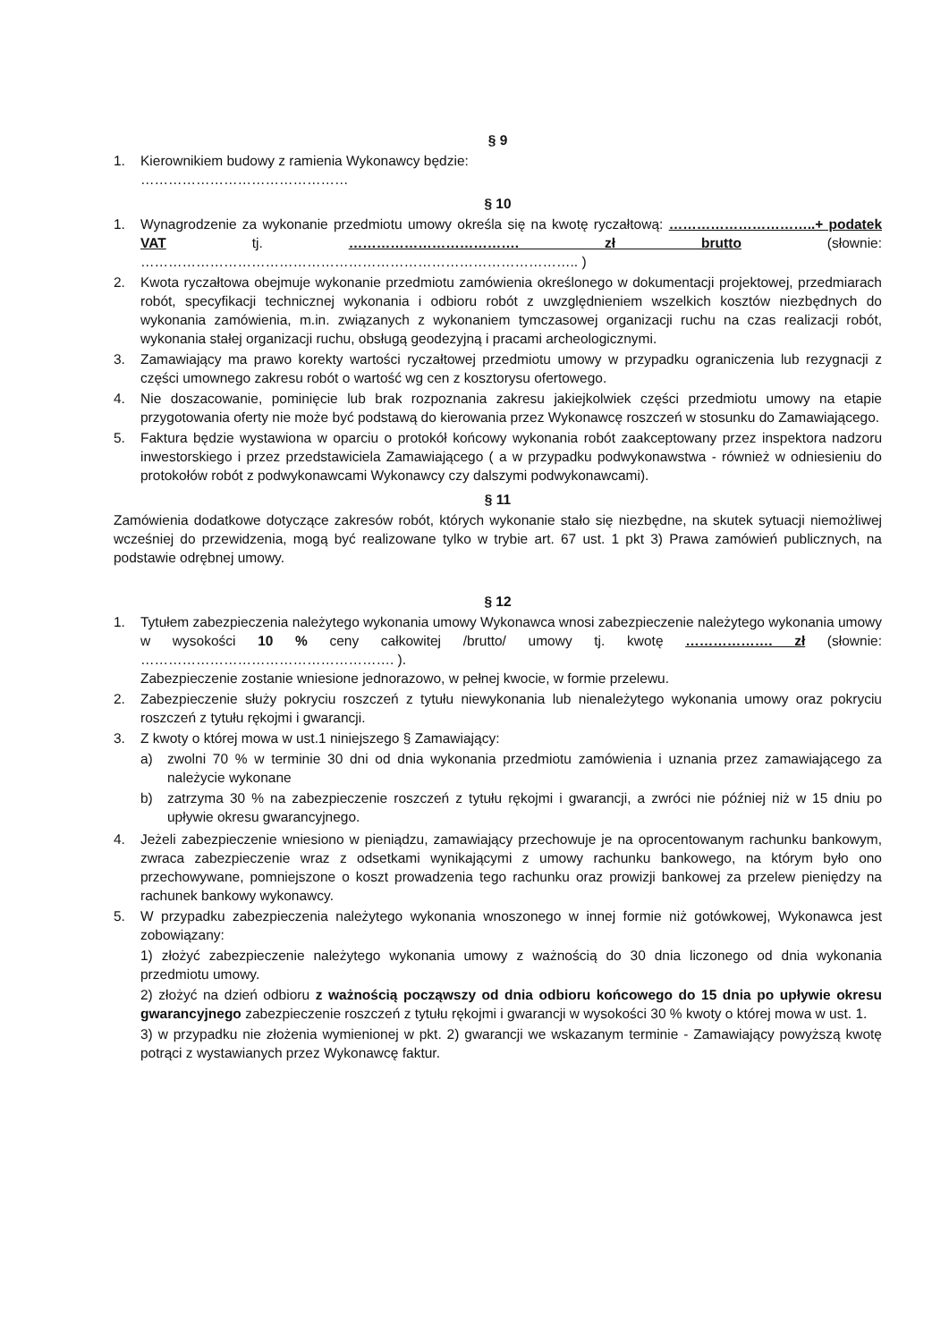§ 9
1. Kierownikiem budowy z ramienia Wykonawcy będzie:
………………………………………
§ 10
1. Wynagrodzenie za wykonanie przedmiotu umowy określa się na kwotę ryczałtową: …………………………..+ podatek VAT tj. ………………………………. zł brutto (słownie: ………………………………………………………………………………….. )
2. Kwota ryczałtowa obejmuje wykonanie przedmiotu zamówienia określonego w dokumentacji projektowej, przedmiarach robót, specyfikacji technicznej wykonania i odbioru robót z uwzględnieniem wszelkich kosztów niezbędnych do wykonania zamówienia, m.in. związanych z wykonaniem tymczasowej organizacji ruchu na czas realizacji robót, wykonania stałej organizacji ruchu, obsługą geodezyjną i pracami archeologicznymi.
3. Zamawiający ma prawo korekty wartości ryczałtowej przedmiotu umowy w przypadku ograniczenia lub rezygnacji z części umownego zakresu robót o wartość wg cen z kosztorysu ofertowego.
4. Nie doszacowanie, pominięcie lub brak rozpoznania zakresu jakiejkolwiek części przedmiotu umowy na etapie przygotowania oferty nie może być podstawą do kierowania przez Wykonawcę roszczeń w stosunku do Zamawiającego.
5. Faktura będzie wystawiona w oparciu o protokół końcowy wykonania robót zaakceptowany przez inspektora nadzoru inwestorskiego i przez przedstawiciela Zamawiającego ( a w przypadku podwykonawstwa - również w odniesieniu do protokołów robót z podwykonawcami Wykonawcy czy dalszymi podwykonawcami).
§ 11
Zamówienia dodatkowe dotyczące zakresów robót, których wykonanie stało się niezbędne, na skutek sytuacji niemożliwej wcześniej do przewidzenia, mogą być realizowane tylko w trybie art. 67 ust. 1 pkt 3) Prawa zamówień publicznych, na podstawie odrębnej umowy.
§ 12
1. Tytułem zabezpieczenia należytego wykonania umowy Wykonawca wnosi zabezpieczenie należytego wykonania umowy w wysokości 10 % ceny całkowitej /brutto/ umowy tj. kwotę ………………. zł (słownie: ………………………………………………. ).
Zabezpieczenie zostanie wniesione jednorazowo, w pełnej kwocie, w formie przelewu.
2. Zabezpieczenie służy pokryciu roszczeń z tytułu niewykonania lub nienależytego wykonania umowy oraz pokryciu roszczeń z tytułu rękojmi i gwarancji.
3. Z kwoty o której mowa w ust.1 niniejszego § Zamawiający:
a) zwolni 70 % w terminie 30 dni od dnia wykonania przedmiotu zamówienia i uznania przez zamawiającego za należycie wykonane
b) zatrzyma 30 % na zabezpieczenie roszczeń z tytułu rękojmi i gwarancji, a zwróci nie później niż w 15 dniu po upływie okresu gwarancyjnego.
4. Jeżeli zabezpieczenie wniesiono w pieniądzu, zamawiający przechowuje je na oprocentowanym rachunku bankowym, zwraca zabezpieczenie wraz z odsetkami wynikającymi z umowy rachunku bankowego, na którym było ono przechowywane, pomniejszone o koszt prowadzenia tego rachunku oraz prowizji bankowej za przelew pieniędzy na rachunek bankowy wykonawcy.
5. W przypadku zabezpieczenia należytego wykonania wnoszonego w innej formie niż gotówkowej, Wykonawca jest zobowiązany:
1) złożyć zabezpieczenie należytego wykonania umowy z ważnością do 30 dnia liczonego od dnia wykonania przedmiotu umowy.
2) złożyć na dzień odbioru z ważnością począwszy od dnia odbioru końcowego do 15 dnia po upływie okresu gwarancyjnego zabezpieczenie roszczeń z tytułu rękojmi i gwarancji w wysokości 30 % kwoty o której mowa w ust. 1.
3) w przypadku nie złożenia wymienionej w pkt. 2) gwarancji we wskazanym terminie - Zamawiający powyższą kwotę potrąci z wystawianych przez Wykonawcę faktur.